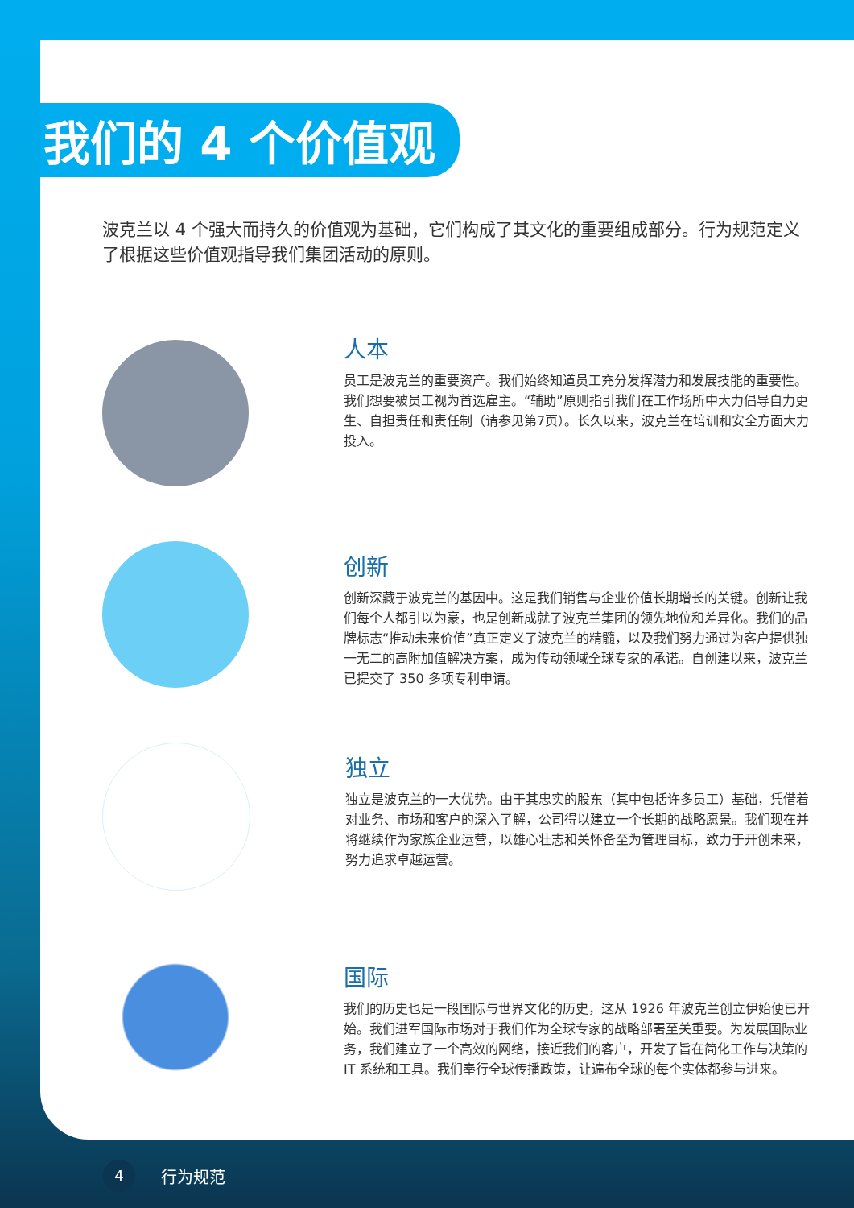我们的 4 个价值观
波克兰以 4 个强大而持久的价值观为基础，它们构成了其文化的重要组成部分。行为规范定义了根据这些价值观指导我们集团活动的原则。
人本
员工是波克兰的重要资产。我们始终知道员工充分发挥潜力和发展技能的重要性。我们想要被员工视为首选雇主。“辅助”原则指引我们在工作场所中大力倡导自力更生、自担责任和责任制（请参见第7页）。长久以来，波克兰在培训和安全方面大力投入。
创新
创新深藏于波克兰的基因中。这是我们销售与企业价值长期增长的关键。创新让我们每个人都引以为豪，也是创新成就了波克兰集团的领先地位和差异化。我们的品牌标志“推动未来价值”真正定义了波克兰的精髓，以及我们努力通过为客户提供独一无二的高附加值解决方案，成为传动领域全球专家的承诺。自创建以来，波克兰已提交了 350 多项专利申请。
独立
独立是波克兰的一大优势。由于其忠实的股东（其中包括许多员工）基础，凭借着对业务、市场和客户的深入了解，公司得以建立一个长期的战略愿景。我们现在并将继续作为家族企业运营，以雄心壮志和关怀备至为管理目标，致力于开创未来，努力追求卓越运营。
国际
我们的历史也是一段国际与世界文化的历史，这从 1926 年波克兰创立伊始便已开始。我们进军国际市场对于我们作为全球专家的战略部署至关重要。为发展国际业务，我们建立了一个高效的网络，接近我们的客户，开发了旨在简化工作与决策的 IT 系统和工具。我们奉行全球传播政策，让遍布全球的每个实体都参与进来。
4
行为规范